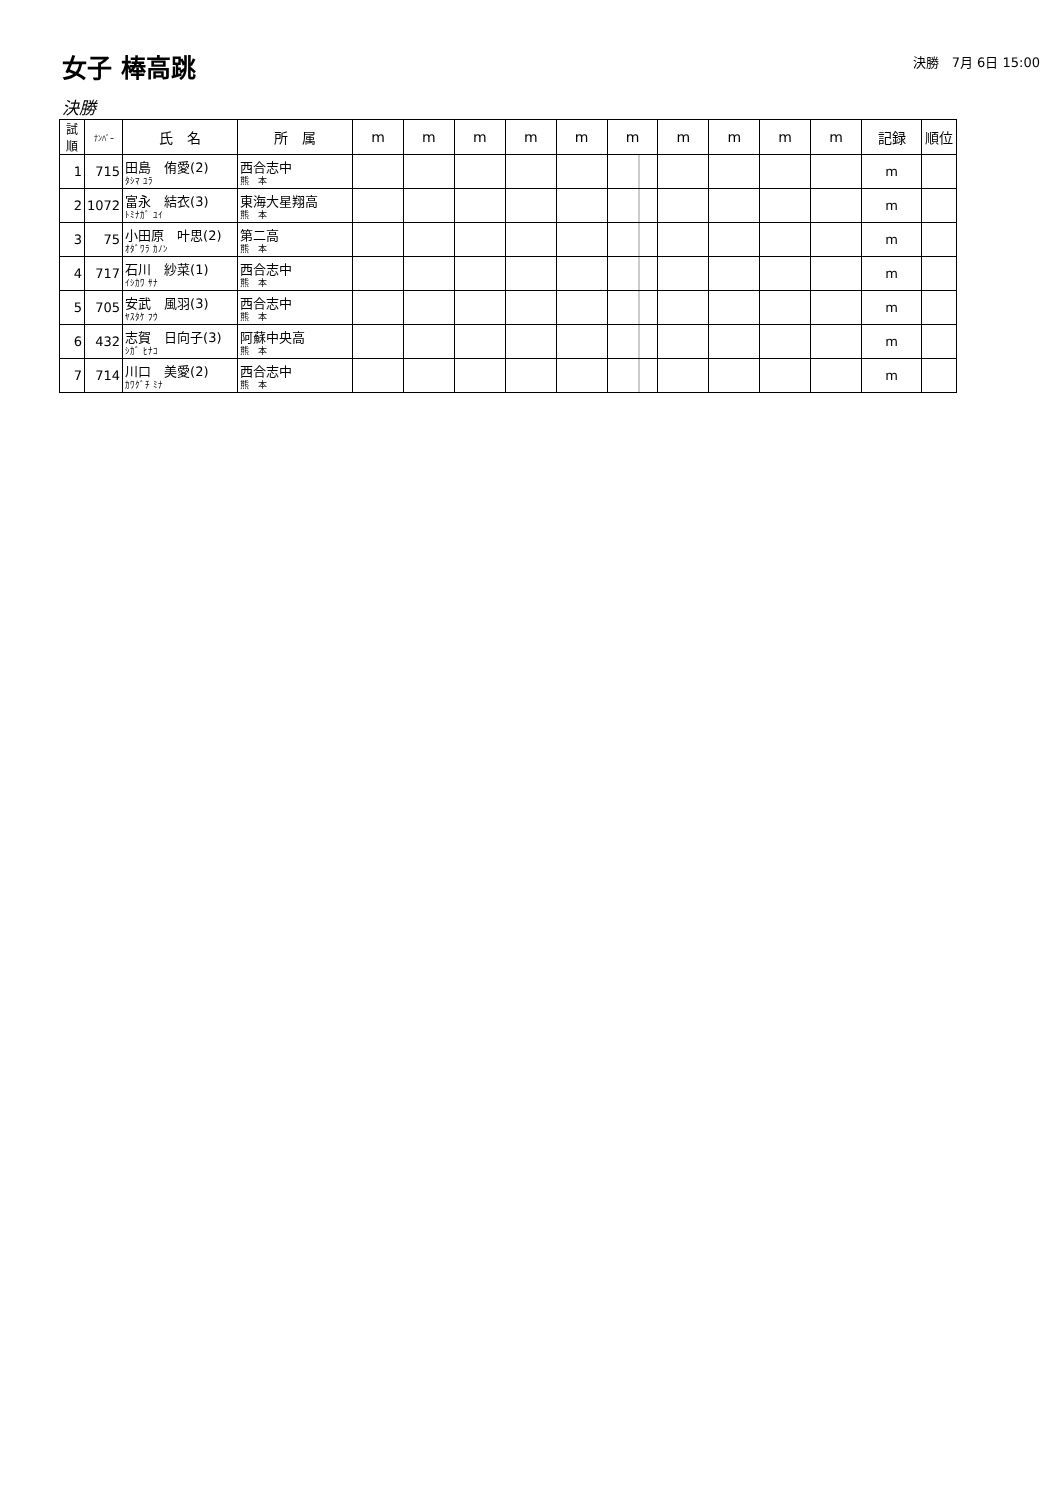女子 棒高跳
決勝　7月 6日 15:00
決勝
| 試順 | ﾅﾝﾊﾞｰ | 氏 名 | 所 属 | m | m | m | m | m | m | m | m | m | m | 記録 | 順位 |
| --- | --- | --- | --- | --- | --- | --- | --- | --- | --- | --- | --- | --- | --- | --- | --- |
| 1 | 715 | 田島 侑愛(2) ﾀｼﾏ ﾕﾗ | 西合志中 熊 本 | | | | | | | | | | | m | |
| 2 | 1072 | 富永 結衣(3) ﾄﾐﾅｶﾞ ﾕｲ | 東海大星翔高 熊 本 | | | | | | | | | | | m | |
| 3 | 75 | 小田原 叶思(2) ｵﾀﾞﾜﾗ ｶﾉﾝ | 第二高 熊 本 | | | | | | | | | | | m | |
| 4 | 717 | 石川 紗菜(1) ｲｼｶﾜ ｻﾅ | 西合志中 熊 本 | | | | | | | | | | | m | |
| 5 | 705 | 安武 風羽(3) ﾔｽﾀｹ ﾌｳ | 西合志中 熊 本 | | | | | | | | | | | m | |
| 6 | 432 | 志賀 日向子(3) ｼｶﾞ ﾋﾅｺ | 阿蘇中央高 熊 本 | | | | | | | | | | | m | |
| 7 | 714 | 川口 美愛(2) ｶﾜｸﾞﾁ ﾐﾅ | 西合志中 熊 本 | | | | | | | | | | | m | |